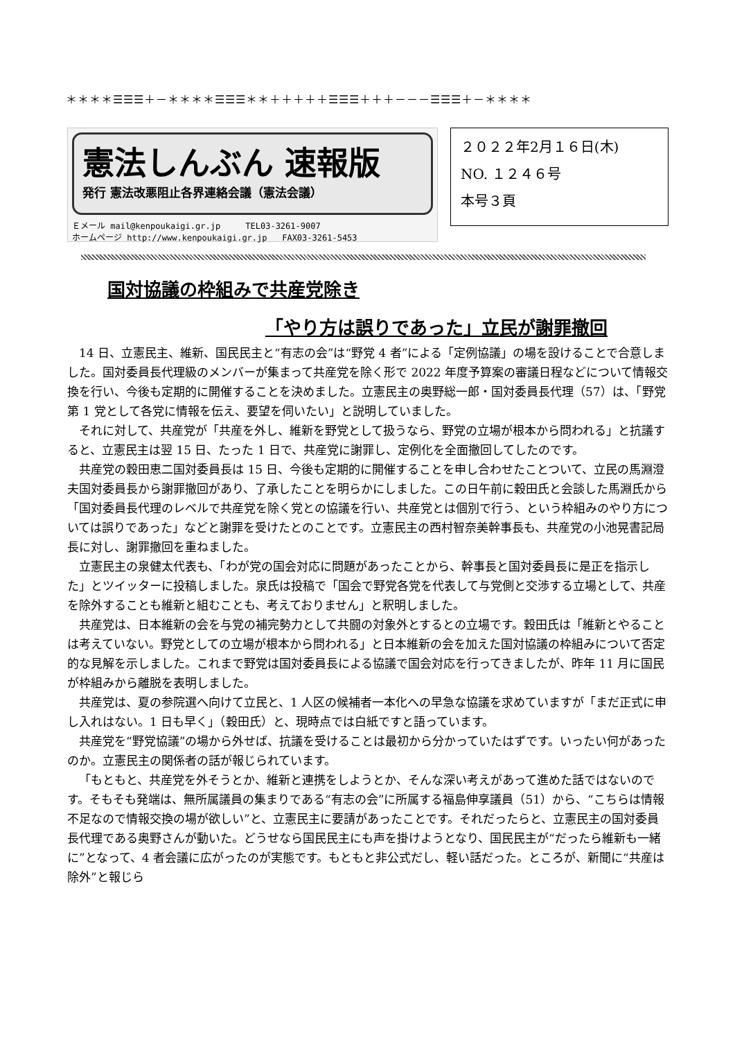＊＊＊＊☰☰☰＋－＊＊＊＊☰☰☰＊＊＋＋＋＋＋☰☰☰＋＋＋－－－☰☰☰＋－＊＊＊＊
憲法しんぶん 速報版
発行 憲法改悪阻止各界連絡会議（憲法会議）
Ｅメール mail@kenpoukaigi.gr.jp TEL03-3261-9007
ホームページ http://www.kenpoukaigi.gr.jp FAX03-3261-5453
２０２２年2月１６日(木)
NO. １２４６号
本号３頁
国対協議の枠組みで共産党除き
「やり方は誤りであった」立民が謝罪撤回
14 日、立憲民主、維新、国民民主と“有志の会”は“野党 4 者”による「定例協議」の場を設けることで合意しました。国対委員長代理級のメンバーが集まって共産党を除く形で 2022 年度予算案の審議日程などについて情報交換を行い、今後も定期的に開催することを決めました。立憲民主の奥野総一郎・国対委員長代理（57）は、「野党第 1 党として各党に情報を伝え、要望を伺いたい」と説明していました。
それに対して、共産党が「共産を外し、維新を野党として扱うなら、野党の立場が根本から問われる」と抗議すると、立憲民主は翌 15 日、たった 1 日で、共産党に謝罪し、定例化を全面撤回してしたのです。
共産党の穀田恵二国対委員長は 15 日、今後も定期的に開催することを申し合わせたことついて、立民の馬淵澄夫国対委員長から謝罪撤回があり、了承したことを明らかにしました。この日午前に穀田氏と会談した馬淵氏から「国対委員長代理のレベルで共産党を除く党との協議を行い、共産党とは個別で行う、という枠組みのやり方については誤りであった」などと謝罪を受けたとのことです。立憲民主の西村智奈美幹事長も、共産党の小池晃書記局長に対し、謝罪撤回を重ねました。
立憲民主の泉健太代表も、「わが党の国会対応に問題があったことから、幹事長と国対委員長に是正を指示した」とツイッターに投稿しました。泉氏は投稿で「国会で野党各党を代表して与党側と交渉する立場として、共産を除外することも維新と組むことも、考えておりません」と釈明しました。
共産党は、日本維新の会を与党の補完勢力として共闘の対象外とするとの立場です。穀田氏は「維新とやることは考えていない。野党としての立場が根本から問われる」と日本維新の会を加えた国対協議の枠組みについて否定的な見解を示しました。これまで野党は国対委員長による協議で国会対応を行ってきましたが、昨年 11 月に国民が枠組みから離脱を表明しました。
共産党は、夏の参院選へ向けて立民と、1 人区の候補者一本化への早急な協議を求めていますが「まだ正式に申し入れはない。1 日も早く」（穀田氏）と、現時点では白紙ですと語っています。
共産党を“野党協議”の場から外せば、抗議を受けることは最初から分かっていたはずです。いったい何があったのか。立憲民主の関係者の話が報じられています。
「もともと、共産党を外そうとか、維新と連携をしようとか、そんな深い考えがあって進めた話ではないのです。そもそも発端は、無所属議員の集まりである“有志の会”に所属する福島伸享議員（51）から、“こちらは情報不足なので情報交換の場が欲しい”と、立憲民主に要請があったことです。それだったらと、立憲民主の国対委員長代理である奥野さんが動いた。どうせなら国民民主にも声を掛けようとなり、国民民主が“だったら維新も一緒に”となって、4 者会議に広がったのが実態です。もともと非公式だし、軽い話だった。ところが、新聞に“共産は除外”と報じら